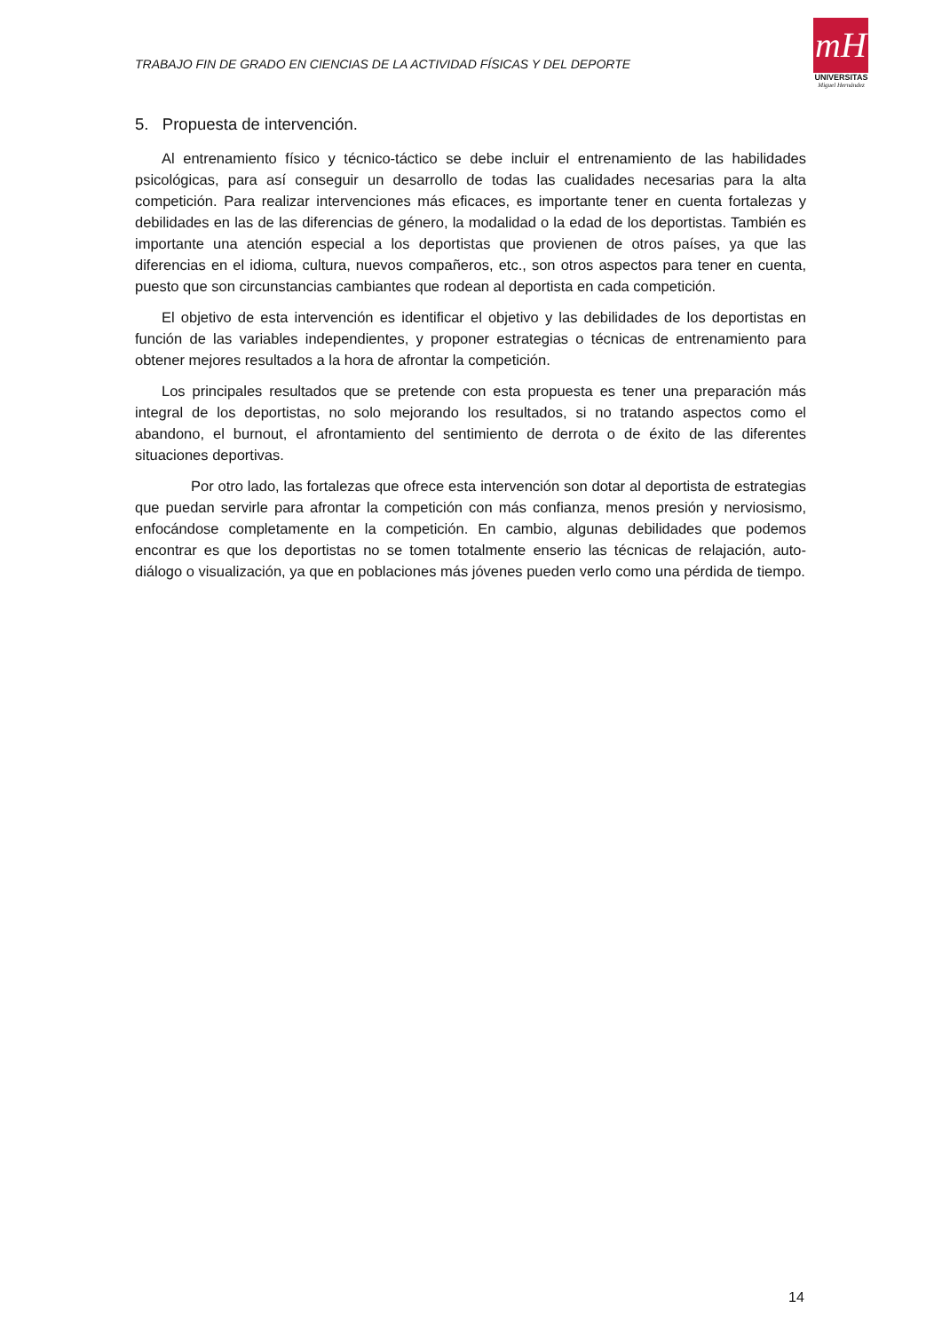TRABAJO FIN DE GRADO EN CIENCIAS DE LA ACTIVIDAD FÍSICAS Y DEL DEPORTE
mH
UNIVERSITAS
Miguel Hernández
5. Propuesta de intervención.
Al entrenamiento físico y técnico-táctico se debe incluir el entrenamiento de las habilidades psicológicas, para así conseguir un desarrollo de todas las cualidades necesarias para la alta competición. Para realizar intervenciones más eficaces, es importante tener en cuenta fortalezas y debilidades en las de las diferencias de género, la modalidad o la edad de los deportistas. También es importante una atención especial a los deportistas que provienen de otros países, ya que las diferencias en el idioma, cultura, nuevos compañeros, etc., son otros aspectos para tener en cuenta, puesto que son circunstancias cambiantes que rodean al deportista en cada competición.
El objetivo de esta intervención es identificar el objetivo y las debilidades de los deportistas en función de las variables independientes, y proponer estrategias o técnicas de entrenamiento para obtener mejores resultados a la hora de afrontar la competición.
Los principales resultados que se pretende con esta propuesta es tener una preparación más integral de los deportistas, no solo mejorando los resultados, si no tratando aspectos como el abandono, el burnout, el afrontamiento del sentimiento de derrota o de éxito de las diferentes situaciones deportivas.
Por otro lado, las fortalezas que ofrece esta intervención son dotar al deportista de estrategias que puedan servirle para afrontar la competición con más confianza, menos presión y nerviosismo, enfocándose completamente en la competición. En cambio, algunas debilidades que podemos encontrar es que los deportistas no se tomen totalmente enserio las técnicas de relajación, auto- diálogo o visualización, ya que en poblaciones más jóvenes pueden verlo como una pérdida de tiempo.
14